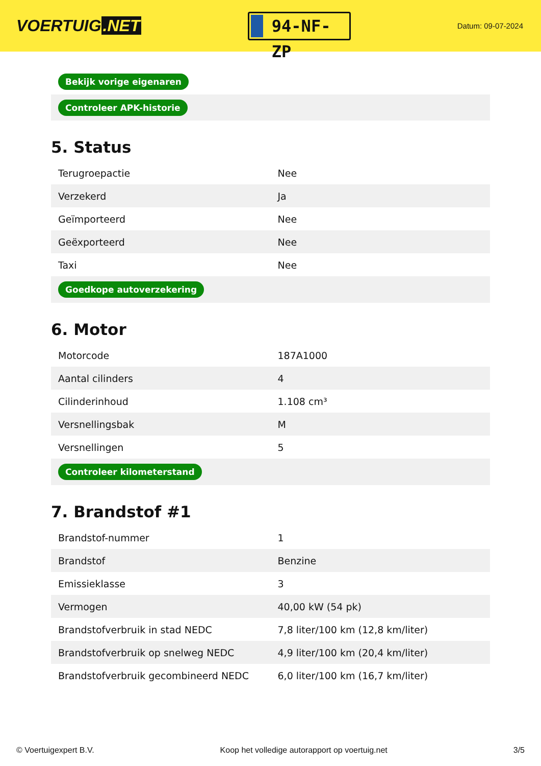VOERTUIG.NET
94-NF-ZP
Datum: 09-07-2024
| Bekijk vorige eigenaren |
| Controleer APK-historie |
5. Status
| Terugroepactie | Nee |
| Verzekerd | Ja |
| Geïmporteerd | Nee |
| Geëxporteerd | Nee |
| Taxi | Nee |
| Goedkope autoverzekering | |
6. Motor
| Motorcode | 187A1000 |
| Aantal cilinders | 4 |
| Cilinderinhoud | 1.108 cm³ |
| Versnellingsbak | M |
| Versnellingen | 5 |
| Controleer kilometerstand | |
7. Brandstof #1
| Brandstof-nummer | 1 |
| Brandstof | Benzine |
| Emissieklasse | 3 |
| Vermogen | 40,00 kW (54 pk) |
| Brandstofverbruik in stad NEDC | 7,8 liter/100 km (12,8 km/liter) |
| Brandstofverbruik op snelweg NEDC | 4,9 liter/100 km (20,4 km/liter) |
| Brandstofverbruik gecombineerd NEDC | 6,0 liter/100 km (16,7 km/liter) |
© Voertuigexpert B.V. Koop het volledige autorapport op voertuig.net 3/5